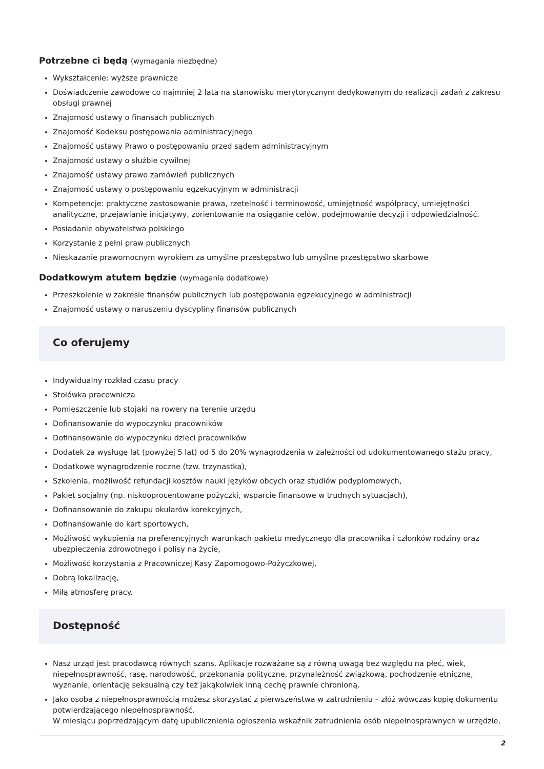Potrzebne ci będą (wymagania niezbędne)
Wykształcenie: wyższe prawnicze
Doświadczenie zawodowe co najmniej 2 lata na stanowisku merytorycznym dedykowanym do realizacji zadań z zakresu obsługi prawnej
Znajomość ustawy o finansach publicznych
Znajomość Kodeksu postępowania administracyjnego
Znajomość ustawy Prawo o postępowaniu przed sądem administracyjnym
Znajomość ustawy o służbie cywilnej
Znajomość ustawy prawo zamówień publicznych
Znajomość ustawy o postępowaniu egzekucyjnym w administracji
Kompetencje: praktyczne zastosowanie prawa, rzetelność i terminowość, umiejętność współpracy, umiejętności analityczne, przejawianie inicjatywy, zorientowanie na osiąganie celów, podejmowanie decyzji i odpowiedzialność.
Posiadanie obywatelstwa polskiego
Korzystanie z pełni praw publicznych
Nieskazanie prawomocnym wyrokiem za umyślne przestępstwo lub umyślne przestępstwo skarbowe
Dodatkowym atutem będzie (wymagania dodatkowe)
Przeszkolenie w zakresie finansów publicznych lub postępowania egzekucyjnego w administracji
Znajomość ustawy o naruszeniu dyscypliny finansów publicznych
Co oferujemy
Indywidualny rozkład czasu pracy
Stołówka pracownicza
Pomieszczenie lub stojaki na rowery na terenie urzędu
Dofinansowanie do wypoczynku pracowników
Dofinansowanie do wypoczynku dzieci pracowników
Dodatek za wysługę lat (powyżej 5 lat) od 5 do 20% wynagrodzenia w zależności od udokumentowanego stażu pracy,
Dodatkowe wynagrodzenie roczne (tzw. trzynastka),
Szkolenia, możliwość refundacji kosztów nauki języków obcych oraz studiów podyplomowych,
Pakiet socjalny (np. niskooprocentowane pożyczki, wsparcie finansowe w trudnych sytuacjach),
Dofinansowanie do zakupu okularów korekcyjnych,
Dofinansowanie do kart sportowych,
Możliwość wykupienia na preferencyjnych warunkach pakietu medycznego dla pracownika i członków rodziny oraz ubezpieczenia zdrowotnego i polisy na życie,
Możliwość korzystania z Pracowniczej Kasy Zapomogowo-Pożyczkowej,
Dobrą lokalizację,
Miłą atmosferę pracy.
Dostępność
Nasz urząd jest pracodawcą równych szans. Aplikacje rozważane są z równą uwagą bez względu na płeć, wiek, niepełnosprawność, rasę, narodowość, przekonania polityczne, przynależność związkową, pochodzenie etniczne, wyznanie, orientację seksualną czy też jakąkolwiek inną cechę prawnie chronioną.
Jako osoba z niepełnosprawnością możesz skorzystać z pierwszeństwa w zatrudnieniu – złóż wówczas kopię dokumentu potwierdzającego niepełnosprawność.
W miesiącu poprzedzającym datę upublicznienia ogłoszenia wskaźnik zatrudnienia osób niepełnosprawnych w urzędzie,
2